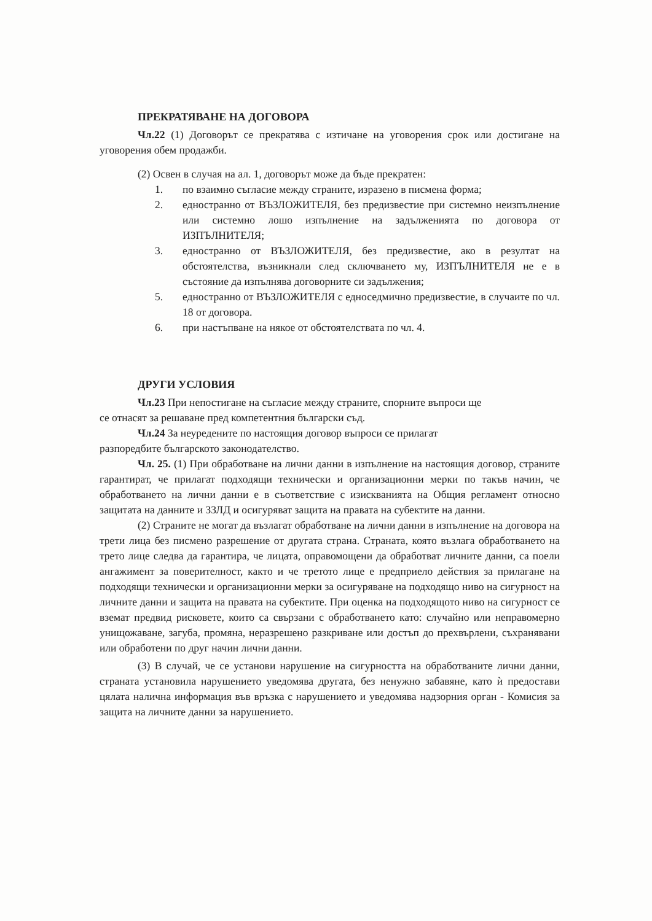ПРЕКРАТЯВАНЕ НА ДОГОВОРА
Чл.22 (1) Договорът се прекратява с изтичане на уговорения срок или достигане на уговорения обем продажби.
(2) Освен в случая на ал. 1, договорът може да бъде прекратен:
1. по взаимно съгласие между страните, изразено в писмена форма;
2. едностранно от ВЪЗЛОЖИТЕЛЯ, без предизвестие при системно неизпълнение или системно лошо изпълнение на задълженията по договора от ИЗПЪЛНИТЕЛЯ;
3. едностранно от ВЪЗЛОЖИТЕЛЯ, без предизвестие, ако в резултат на обстоятелства, възникнали след сключването му, ИЗПЪЛНИТЕЛЯ не е в състояние да изпълнява договорните си задължения;
5. едностранно от ВЪЗЛОЖИТЕЛЯ с едноседмично предизвестие, в случаите по чл. 18 от договора.
6. при настъпване на някое от обстоятелствата по чл. 4.
ДРУГИ УСЛОВИЯ
Чл.23 При непостигане на съгласие между страните, спорните въпроси ще
се отнасят за решаване пред компетентния български съд.
Чл.24 За неуредените по настоящия договор въпроси се прилагат
разпоредбите българското законодателство.
Чл. 25. (1) При обработване на лични данни в изпълнение на настоящия договор, страните гарантират, че прилагат подходящи технически и организационни мерки по такъв начин, че обработването на лични данни е в съответствие с изискванията на Общия регламент относно защитата на данните и ЗЗЛД и осигуряват защита на правата на субектите на данни.
(2) Страните не могат да възлагат обработване на лични данни в изпълнение на договора на трети лица без писмено разрешение от другата страна. Страната, която възлага обработването на трето лице следва да гарантира, че лицата, оправомощени да обработват личните данни, са поели ангажимент за поверителност, както и че третото лице е предприело действия за прилагане на подходящи технически и организационни мерки за осигуряване на подходящо ниво на сигурност на личните данни и защита на правата на субектите. При оценка на подходящото ниво на сигурност се вземат предвид рисковете, които са свързани с обработването като: случайно или неправомерно унищожаване, загуба, промяна, неразрешено разкриване или достъп до прехвърлени, съхранявани или обработени по друг начин лични данни.
(3) В случай, че се установи нарушение на сигурността на обработваните лични данни, страната установила нарушението уведомява другата, без ненужно забавяне, като ѝ предостави цялата налична информация във връзка с нарушението и уведомява надзорния орган - Комисия за защита на личните данни за нарушението.